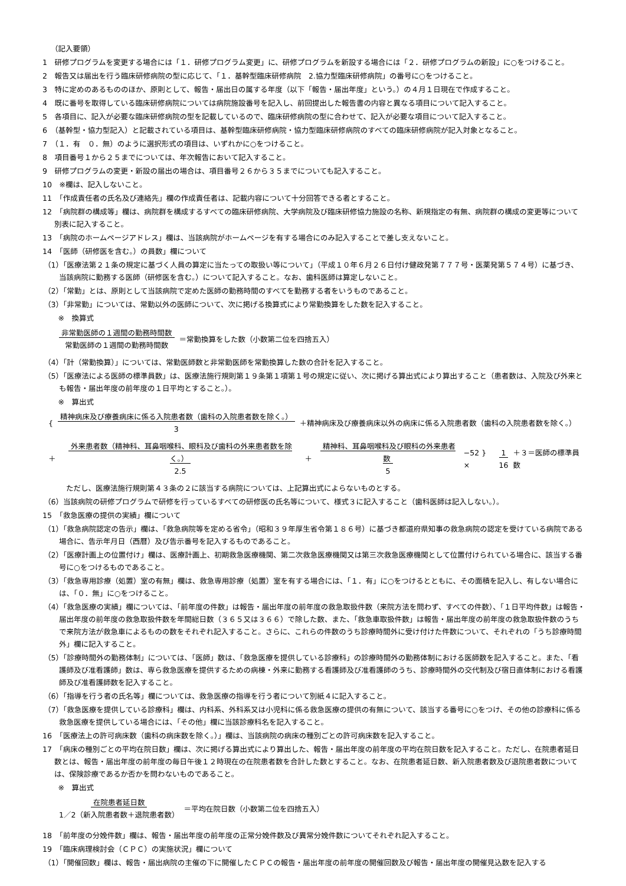（記入要領）
1　研修プログラムを変更する場合には「１．研修プログラム変更」に、研修プログラムを新設する場合には「２．研修プログラムの新設」に○をつけること。
2　報告又は届出を行う臨床研修病院の型に応じて、「１．基幹型臨床研修病院　2.協力型臨床研修病院」の番号に○をつけること。
3　特に定めのあるもののほか、原則として、報告・届出日の属する年度（以下「報告・届出年度」という。）の４月１日現在で作成すること。
4　既に番号を取得している臨床研修病院については病院施設番号を記入し、前回提出した報告書の内容と異なる項目について記入すること。
5　各項目に、記入が必要な臨床研修病院の型を記載しているので、臨床研修病院の型に合わせて、記入が必要な項目について記入すること。
6　（基幹型・協力型記入）と記載されている項目は、基幹型臨床研修病院・協力型臨床研修病院のすべての臨床研修病院が記入対象となること。
7　（１．有　０．無）のように選択形式の項目は、いずれかに○をつけること。
8　項目番号１から２５までについては、年次報告において記入すること。
9　研修プログラムの変更・新設の届出の場合は、項目番号２６から３５までについても記入すること。
10　※欄は、記入しないこと。
11　「作成責任者の氏名及び連絡先」欄の作成責任者は、記載内容について十分回答できる者とすること。
12　「病院群の構成等」欄は、病院群を構成するすべての臨床研修病院、大学病院及び臨床研修協力施設の名称、新規指定の有無、病院群の構成の変更等について別表に記入すること。
13　「病院のホームページアドレス」欄は、当該病院がホームページを有する場合にのみ記入することで差し支えないこと。
14　「医師（研修医を含む。）の員数」欄について
（1）「医療法第２１条の規定に基づく人員の算定に当たっての取扱い等について」（平成１０年６月２６日付け健政発第７７７号・医薬発第５７４号）に基づき、当該病院に勤務する医師（研修医を含む。）について記入すること。なお、歯科医師は算定しないこと。
（2）「常勤」とは、原則として当該病院で定めた医師の勤務時間のすべてを勤務する者をいうものであること。
（3）「非常勤」については、常勤以外の医師について、次に掲げる換算式により常勤換算をした数を記入すること。
　※　換算式
非常勤医師の１週間の勤務時間数
常勤医師の１週間の勤務時間数 ＝常勤換算をした数（小数第二位を四捨五入）
（4）「計（常勤換算）」については、常勤医師数と非常勤医師を常勤換算した数の合計を記入すること。
（5）「医療法による医師の標準員数」は、医療法施行規則第１９条第１項第１号の規定に従い、次に掲げる算出式により算出すること（患者数は、入院及び外来とも報告・届出年度の前年度の１日平均とすること。）。
　※　算出式
{ 精神病床及び療養病床に係る入院患者数（歯科の入院患者数を除く。）
3 ＋精神病床及び療養病床以外の病床に係る入院患者数（歯科の入院患者数を除く。）
＋ 外来患者数（精神科、耳鼻咽喉科、眼科及び歯科の外来患者数を除く。）
2.5 ＋ 精神科、耳鼻咽喉科及び眼科の外来患者数
5 −52 } × 1
16 ＋３＝医師の標準員数
ただし、医療法施行規則第４３条の２に該当する病院については、上記算出式によらないものとする。
（6）当該病院の研修プログラムで研修を行っているすべての研修医の氏名等について、様式３に記入すること（歯科医師は記入しない。）。
15　「救急医療の提供の実績」欄について
（1）「救急病院認定の告示」欄は、「救急病院等を定める省令」（昭和３９年厚生省令第１８６号）に基づき都道府県知事の救急病院の認定を受けている病院である場合に、告示年月日（西暦）及び告示番号を記入するものであること。
（2）「医療計画上の位置付け」欄は、医療計画上、初期救急医療機関、第二次救急医療機関又は第三次救急医療機関として位置付けられている場合に、該当する番号に○をつけるものであること。
（3）「救急専用診療（処置）室の有無」欄は、救急専用診療（処置）室を有する場合には、「１．有」に○をつけるとともに、その面積を記入し、有しない場合には、「０．無」に○をつけること。
（4）「救急医療の実績」欄については、「前年度の件数」は報告・届出年度の前年度の救急取扱件数（来院方法を問わず、すべての件数）、「１日平均件数」は報告・届出年度の前年度の救急取扱件数を年間総日数（３６５又は３６６）で除した数、また、「救急車取扱件数」は報告・届出年度の前年度の救急取扱件数のうちで来院方法が救急車によるものの数をそれぞれ記入すること。さらに、これらの件数のうち診療時間外に受け付けた件数について、それぞれの「うち診療時間外」欄に記入すること。
（5）「診療時間外の勤務体制」については、「医師」数は、「救急医療を提供している診療科」の診療時間外の勤務体制における医師数を記入すること。また、「看護師及び准看護師」数は、専ら救急医療を提供するための病棟・外来に勤務する看護師及び准看護師のうち、診療時間外の交代制及び宿日直体制における看護師及び准看護師数を記入すること。
（6）「指導を行う者の氏名等」欄については、救急医療の指導を行う者について別紙４に記入すること。
（7）「救急医療を提供している診療科」欄は、内科系、外科系又は小児科に係る救急医療の提供の有無について、該当する番号に○をつけ、その他の診療科に係る救急医療を提供している場合には、「その他」欄に当該診療科名を記入すること。
16　「医療法上の許可病床数（歯科の病床数を除く。）」欄は、当該病院の病床の種別ごとの許可病床数を記入すること。
17　「病床の種別ごとの平均在院日数」欄は、次に掲げる算出式により算出した、報告・届出年度の前年度の平均在院日数を記入すること。ただし、在院患者延日数とは、報告・届出年度の前年度の毎日午後１２時現在の在院患者数を合計した数とすること。なお、在院患者延日数、新入院患者数及び退院患者数については、保険診療であるか否かを問わないものであること。
　※　算出式
在院患者延日数
1／2（新入院患者数＋退院患者数） ＝平均在院日数（小数第二位を四捨五入）
18　「前年度の分娩件数」欄は、報告・届出年度の前年度の正常分娩件数及び異常分娩件数についてそれぞれ記入すること。
19　「臨床病理検討会（ＣＰＣ）の実施状況」欄について
（1）「開催回数」欄は、報告・届出病院の主催の下に開催したＣＰＣの報告・届出年度の前年度の開催回数及び報告・届出年度の開催見込数を記入する